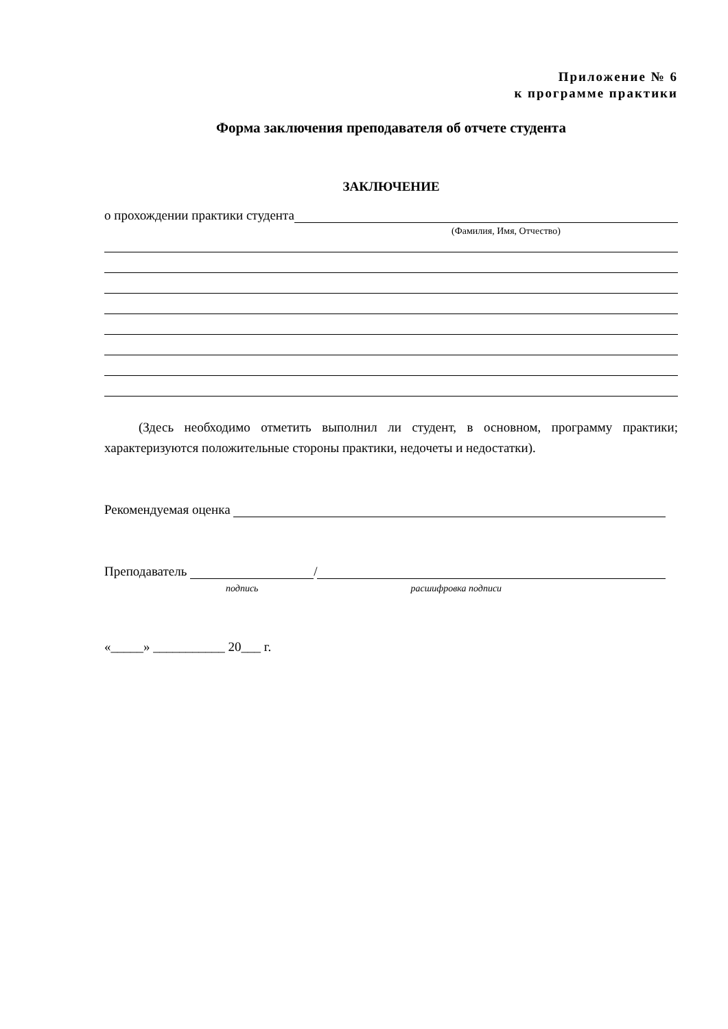Приложение № 6
к программе практики
Форма заключения преподавателя об отчете студента
ЗАКЛЮЧЕНИЕ
о прохождении практики студента
(Фамилия, Имя, Отчество)
(Здесь необходимо отметить выполнил ли студент, в основном, программу практики; характеризуются положительные стороны практики, недочеты и недостатки).
Рекомендуемая оценка
Преподаватель /
подпись расшифровка подписи
«_____» ___________ 20___ г.